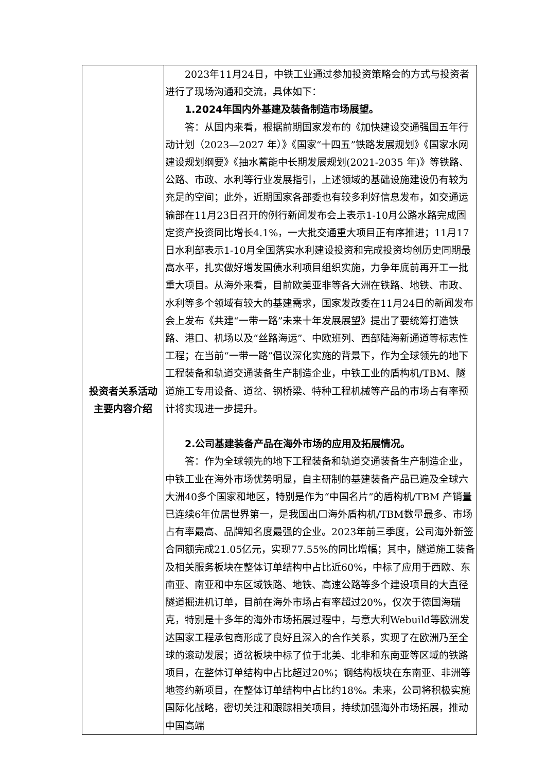| 投资者关系活动主要内容介绍 | 2023年11月24日，中铁工业通过参加投资策略会的方式与投资者进行了现场沟通和交流，具体如下： 1.2024年国内外基建及装备制造市场展望。 答：从国内来看，根据前期国家发布的《加快建设交通强国五年行动计划（2023—2027 年）》《国家“十四五”铁路发展规划》《国家水网建设规划纲要》《抽水蓄能中长期发展规划(2021-2035 年)》等铁路、公路、市政、水利等行业发展指引，上述领域的基础设施建设仍有较为充足的空间；此外，近期国家各部委也有较多利好信息发布，如交通运输部在11月23日召开的例行新闻发布会上表示1-10月公路水路完成固定资产投资同比增长4.1%，一大批交通重大项目正有序推进；11月17日水利部表示1-10月全国落实水利建设投资和完成投资均创历史同期最高水平，扎实做好增发国债水利项目组织实施，力争年底前再开工一批重大项目。从海外来看，目前欧美亚非等各大洲在铁路、地铁、市政、水利等多个领域有较大的基建需求，国家发改委在11月24日的新闻发布会上发布《共建“一带一路”未来十年发展展望》提出了要统筹打造铁路、港口、机场以及“丝路海运”、中欧班列、西部陆海新通道等标志性工程；在当前“一带一路”倡议深化实施的背景下，作为全球领先的地下工程装备和轨道交通装备生产制造企业，中铁工业的盾构机/TBM、隧道施工专用设备、道岔、钢桥梁、特种工程机械等产品的市场占有率预计将实现进一步提升。 2.公司基建装备产品在海外市场的应用及拓展情况。 答：作为全球领先的地下工程装备和轨道交通装备生产制造企业，中铁工业在海外市场优势明显，自主研制的基建装备产品已遍及全球六大洲40多个国家和地区，特别是作为“中国名片”的盾构机/TBM 产销量已连续6年位居世界第一，是我国出口海外盾构机/TBM数量最多、市场占有率最高、品牌知名度最强的企业。2023年前三季度，公司海外新签合同额完成21.05亿元，实现77.55%的同比增幅；其中，隧道施工装备及相关服务板块在整体订单结构中占比近60%，中标了应用于西欧、东南亚、南亚和中东区域铁路、地铁、高速公路等多个建设项目的大直径隧道掘进机订单，目前在海外市场占有率超过20%，仅次于德国海瑞克，特别是十多年的海外市场拓展过程中，与意大利Webuild等欧洲发达国家工程承包商形成了良好且深入的合作关系，实现了在欧洲乃至全球的滚动发展；道岔板块中标了位于北美、北非和东南亚等区域的铁路项目，在整体订单结构中占比超过20%；钢结构板块在东南亚、非洲等地签约新项目，在整体订单结构中占比约18%。未来，公司将积极实施国际化战略，密切关注和跟踪相关项目，持续加强海外市场拓展，推动中国高端 |